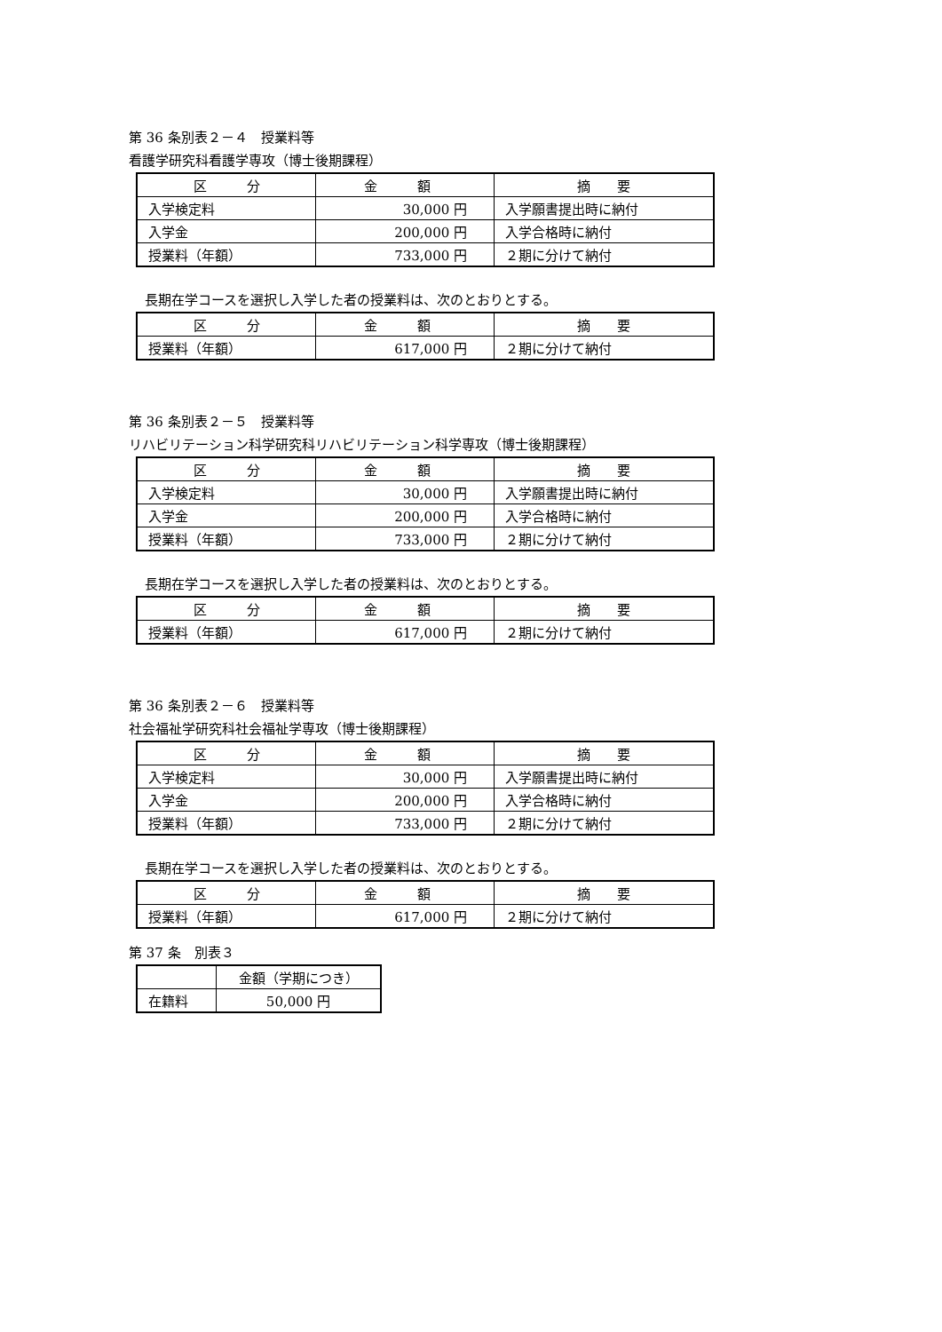第 36 条別表２－４　授業料等
看護学研究科看護学専攻（博士後期課程）
| 区 分 | 金 額 | 摘 要 |
| --- | --- | --- |
| 入学検定料 | 30,000 円 | 入学願書提出時に納付 |
| 入学金 | 200,000 円 | 入学合格時に納付 |
| 授業料（年額） | 733,000 円 | ２期に分けて納付 |
長期在学コースを選択し入学した者の授業料は、次のとおりとする。
| 区 分 | 金 額 | 摘 要 |
| --- | --- | --- |
| 授業料（年額） | 617,000 円 | ２期に分けて納付 |
第 36 条別表２－５　授業料等
リハビリテーション科学研究科リハビリテーション科学専攻（博士後期課程）
| 区 分 | 金 額 | 摘 要 |
| --- | --- | --- |
| 入学検定料 | 30,000 円 | 入学願書提出時に納付 |
| 入学金 | 200,000 円 | 入学合格時に納付 |
| 授業料（年額） | 733,000 円 | ２期に分けて納付 |
長期在学コースを選択し入学した者の授業料は、次のとおりとする。
| 区 分 | 金 額 | 摘 要 |
| --- | --- | --- |
| 授業料（年額） | 617,000 円 | ２期に分けて納付 |
第 36 条別表２－６　授業料等
社会福祉学研究科社会福祉学専攻（博士後期課程）
| 区 分 | 金 額 | 摘 要 |
| --- | --- | --- |
| 入学検定料 | 30,000 円 | 入学願書提出時に納付 |
| 入学金 | 200,000 円 | 入学合格時に納付 |
| 授業料（年額） | 733,000 円 | ２期に分けて納付 |
長期在学コースを選択し入学した者の授業料は、次のとおりとする。
| 区 分 | 金 額 | 摘 要 |
| --- | --- | --- |
| 授業料（年額） | 617,000 円 | ２期に分けて納付 |
第 37 条　別表３
| | 金額（学期につき） |
| --- | --- |
| 在籍料 | 50,000 円 |